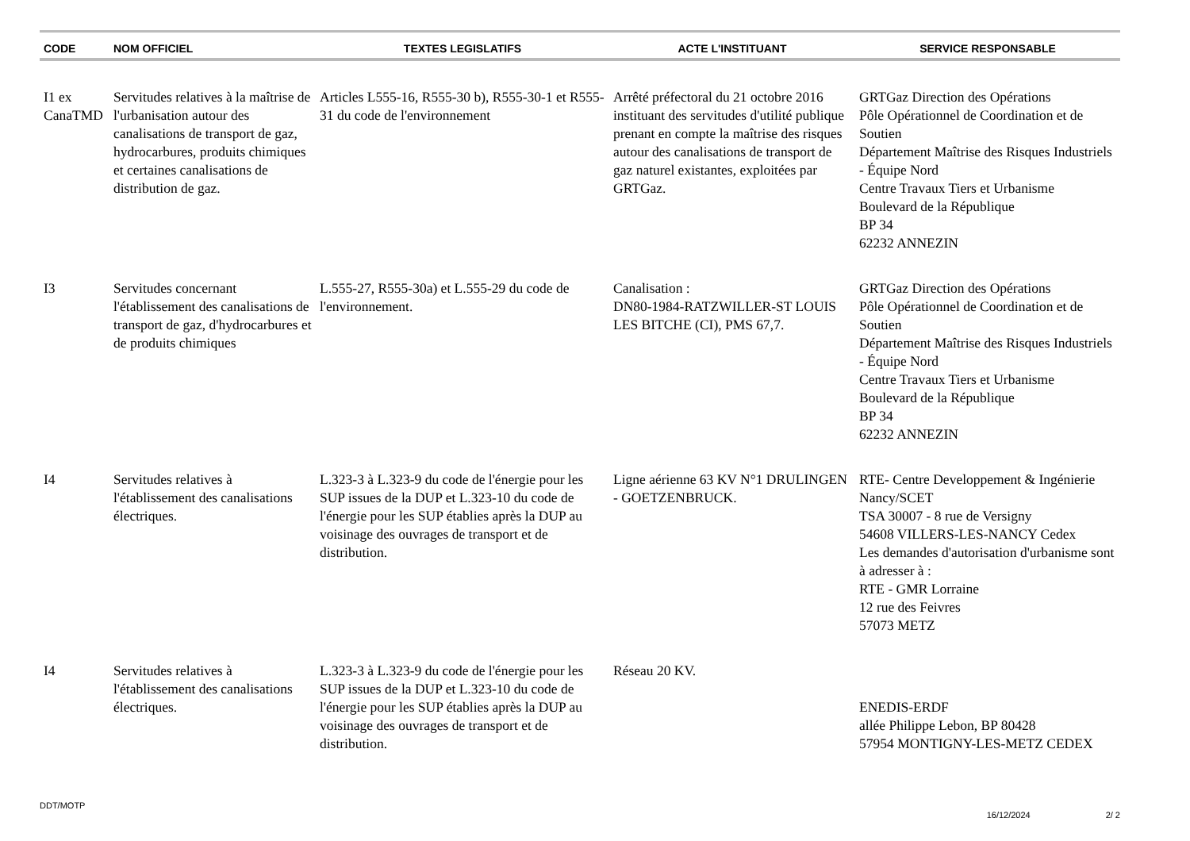| CODE | NOM OFFICIEL | TEXTES LEGISLATIFS | ACTE L'INSTITUANT | SERVICE RESPONSABLE |
| --- | --- | --- | --- | --- |
| I1 ex CanaTMD | Servitudes relatives à la maîtrise de l'urbanisation autour des canalisations de transport de gaz, hydrocarbures, produits chimiques et certaines canalisations de distribution de gaz. | Articles L555-16, R555-30 b), R555-30-1 et R555-31 du code de l'environnement | Arrêté préfectoral du 21 octobre 2016 instituant des servitudes d'utilité publique prenant en compte la maîtrise des risques autour des canalisations de transport de gaz naturel existantes, exploitées par GRTGaz. | GRTGaz Direction des Opérations Pôle Opérationnel de Coordination et de Soutien Département Maîtrise des Risques Industriels - Équipe Nord Centre Travaux Tiers et Urbanisme Boulevard de la République BP 34 62232 ANNEZIN |
| I3 | Servitudes concernant l'établissement des canalisations de transport de gaz, d'hydrocarbures et de produits chimiques | L.555-27, R555-30a) et L.555-29 du code de l'environnement. | Canalisation : DN80-1984-RATZWILLER-ST LOUIS LES BITCHE (CI), PMS 67,7. | GRTGaz Direction des Opérations Pôle Opérationnel de Coordination et de Soutien Département Maîtrise des Risques Industriels - Équipe Nord Centre Travaux Tiers et Urbanisme Boulevard de la République BP 34 62232 ANNEZIN |
| I4 | Servitudes relatives à l'établissement des canalisations électriques. | L.323-3 à L.323-9 du code de l'énergie pour les SUP issues de la DUP et L.323-10 du code de l'énergie pour les SUP établies après la DUP au voisinage des ouvrages de transport et de distribution. | Ligne aérienne 63 KV N°1 DRULINGEN - GOETZENBRUCK. | RTE- Centre Developpement & Ingénierie Nancy/SCET TSA 30007 - 8 rue de Versigny 54608 VILLERS-LES-NANCY Cedex Les demandes d'autorisation d'urbanisme sont à adresser à : RTE - GMR Lorraine 12 rue des Feivres 57073 METZ |
| I4 | Servitudes relatives à l'établissement des canalisations électriques. | L.323-3 à L.323-9 du code de l'énergie pour les SUP issues de la DUP et L.323-10 du code de l'énergie pour les SUP établies après la DUP au voisinage des ouvrages de transport et de distribution. | Réseau 20 KV. | ENEDIS-ERDF allée Philippe Lebon, BP 80428 57954 MONTIGNY-LES-METZ CEDEX |
DDT/MOTP 16/12/2024 2/ 2